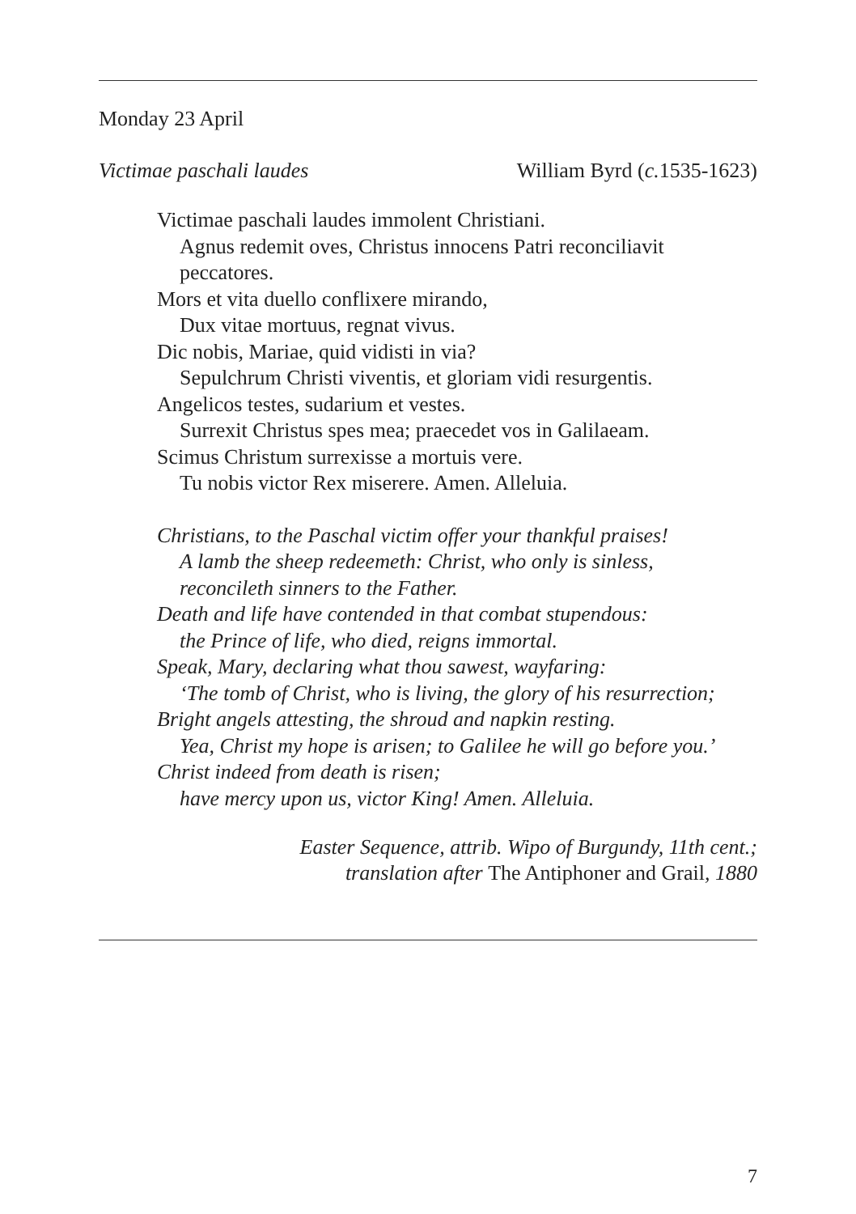Monday 23 April
Victimae paschali laudes William Byrd (c. 1535-1623)
Victimae paschali laudes immolent Christiani.
Agnus redemit oves, Christus innocens Patri reconciliavit
peccatores.
Mors et vita duello conflixere mirando,
Dux vitae mortuus, regnat vivus.
Dic nobis, Mariae, quid vidisti in via?
Sepulchrum Christi viventis, et gloriam vidi resurgentis.
Angelicos testes, sudarium et vestes.
Surrexit Christus spes mea; praecedet vos in Galilaeam.
Scimus Christum surrexisse a mortuis vere.
Tu nobis victor Rex miserere. Amen. Alleluia.
Christians, to the Paschal victim offer your thankful praises!
A lamb the sheep redeemeth: Christ, who only is sinless,
reconcileth sinners to the Father.
Death and life have contended in that combat stupendous:
the Prince of life, who died, reigns immortal.
Speak, Mary, declaring what thou sawest, wayfaring:
‘The tomb of Christ, who is living, the glory of his resurrection;
Bright angels attesting, the shroud and napkin resting.
Yea, Christ my hope is arisen; to Galilee he will go before you.’
Christ indeed from death is risen;
have mercy upon us, victor King! Amen. Alleluia.
Easter Sequence, attrib. Wipo of Burgundy, 11th cent.;
translation after The Antiphoner and Grail, 1880
7